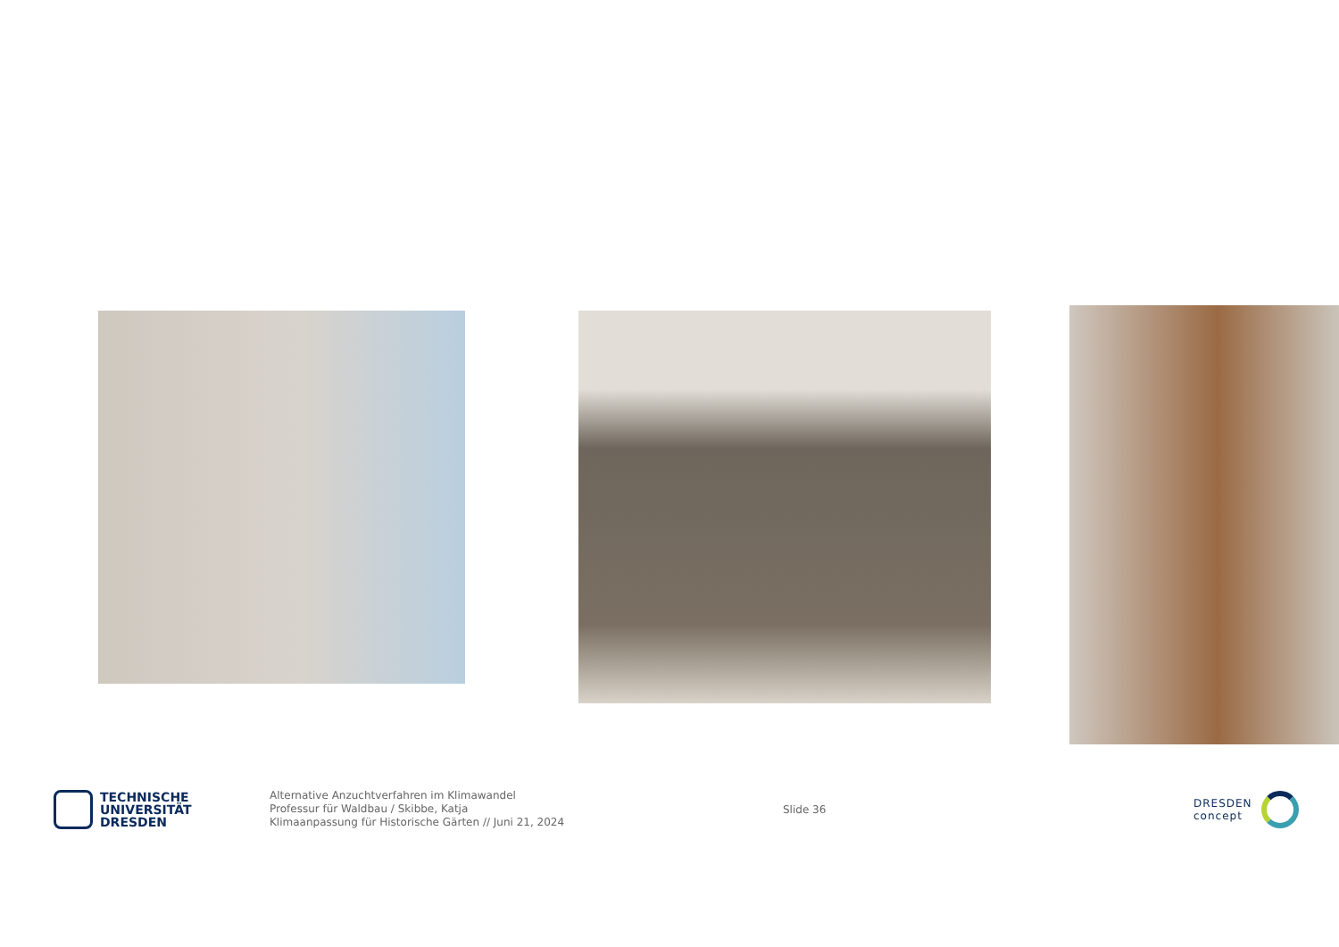TECHNISCHE
UNIVERSITÄT
DRESDEN
Alternative Anzuchtverfahren im Klimawandel
Professur für Waldbau / Skibbe, Katja
Klimaanpassung für Historische Gärten // Juni 21, 2024
Slide 36
DRESDEN
concept